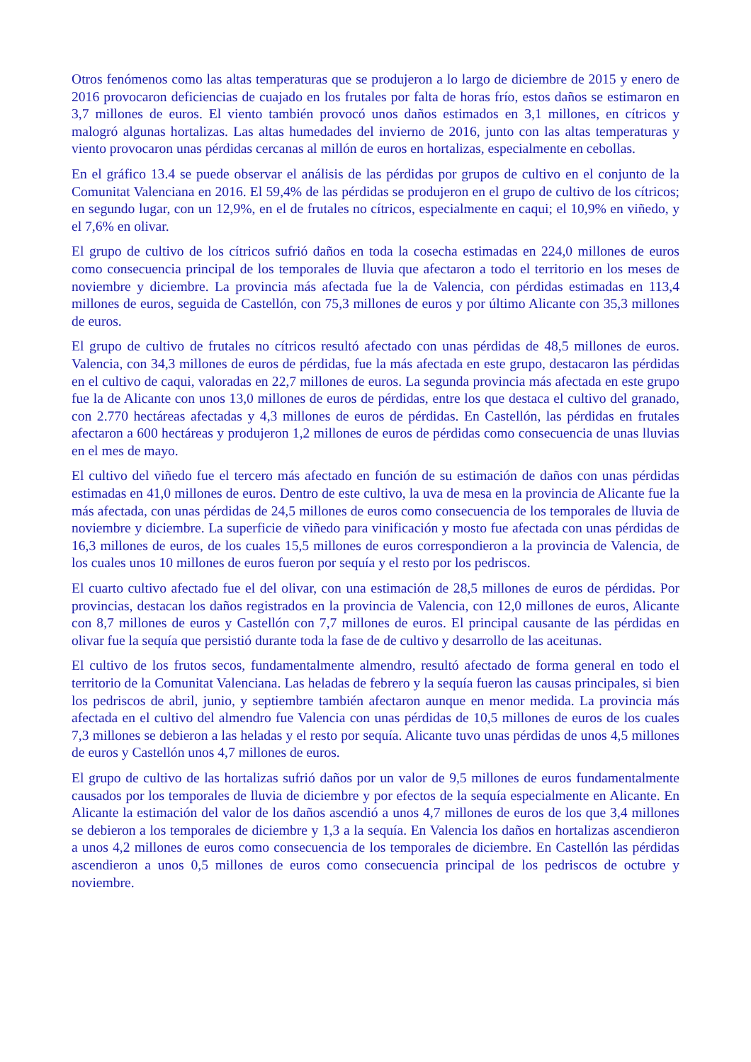Otros fenómenos como las altas temperaturas que se produjeron a lo largo de diciembre de 2015 y enero de 2016 provocaron deficiencias de cuajado en los frutales por falta de horas frío, estos daños se estimaron en 3,7 millones de euros. El viento también provocó unos daños estimados en 3,1 millones, en cítricos y malogró algunas hortalizas. Las altas humedades del invierno de 2016, junto con las altas temperaturas y viento provocaron unas pérdidas cercanas al millón de euros en hortalizas, especialmente en cebollas.
En el gráfico 13.4 se puede observar el análisis de las pérdidas por grupos de cultivo en el conjunto de la Comunitat Valenciana en 2016. El 59,4% de las pérdidas se produjeron en el grupo de cultivo de los cítricos; en segundo lugar, con un 12,9%, en el de frutales no cítricos, especialmente en caqui; el 10,9% en viñedo, y el 7,6% en olivar.
El grupo de cultivo de los cítricos sufrió daños en toda la cosecha estimadas en 224,0 millones de euros como consecuencia principal de los temporales de lluvia que afectaron a todo el territorio en los meses de noviembre y diciembre. La provincia más afectada fue la de Valencia, con pérdidas estimadas en 113,4 millones de euros, seguida de Castellón, con 75,3 millones de euros y por último Alicante con 35,3 millones de euros.
El grupo de cultivo de frutales no cítricos resultó afectado con unas pérdidas de 48,5 millones de euros. Valencia, con 34,3 millones de euros de pérdidas, fue la más afectada en este grupo, destacaron las pérdidas en el cultivo de caqui, valoradas en 22,7 millones de euros. La segunda provincia más afectada en este grupo fue la de Alicante con unos 13,0 millones de euros de pérdidas, entre los que destaca el cultivo del granado, con 2.770 hectáreas afectadas y 4,3 millones de euros de pérdidas. En Castellón, las pérdidas en frutales afectaron a 600 hectáreas y produjeron 1,2 millones de euros de pérdidas como consecuencia de unas lluvias en el mes de mayo.
El cultivo del viñedo fue el tercero más afectado en función de su estimación de daños con unas pérdidas estimadas en 41,0 millones de euros. Dentro de este cultivo, la uva de mesa en la provincia de Alicante fue la más afectada, con unas pérdidas de 24,5 millones de euros como consecuencia de los temporales de lluvia de noviembre y diciembre. La superficie de viñedo para vinificación y mosto fue afectada con unas pérdidas de 16,3 millones de euros, de los cuales 15,5 millones de euros correspondieron a la provincia de Valencia, de los cuales unos 10 millones de euros fueron por sequía y el resto por los pedriscos.
El cuarto cultivo afectado fue el del olivar, con una estimación de 28,5 millones de euros de pérdidas. Por provincias, destacan los daños registrados en la provincia de Valencia, con 12,0 millones de euros, Alicante con 8,7 millones de euros y Castellón con 7,7 millones de euros. El principal causante de las pérdidas en olivar fue la sequía que persistió durante toda la fase de de cultivo y desarrollo de las aceitunas.
El cultivo de los frutos secos, fundamentalmente almendro, resultó afectado de forma general en todo el territorio de la Comunitat Valenciana. Las heladas de febrero y la sequía fueron las causas principales, si bien los pedriscos de abril, junio, y septiembre también afectaron aunque en menor medida. La provincia más afectada en el cultivo del almendro fue Valencia con unas pérdidas de 10,5 millones de euros de los cuales 7,3 millones se debieron a las heladas y el resto por sequía. Alicante tuvo unas pérdidas de unos 4,5 millones de euros y Castellón unos 4,7 millones de euros.
El grupo de cultivo de las hortalizas sufrió daños por un valor de 9,5 millones de euros fundamentalmente causados por los temporales de lluvia de diciembre y por efectos de la sequía especialmente en Alicante. En Alicante la estimación del valor de los daños ascendió a unos 4,7 millones de euros de los que 3,4 millones se debieron a los temporales de diciembre y 1,3 a la sequía. En Valencia los daños en hortalizas ascendieron a unos 4,2 millones de euros como consecuencia de los temporales de diciembre. En Castellón las pérdidas ascendieron a unos 0,5 millones de euros como consecuencia principal de los pedriscos de octubre y noviembre.